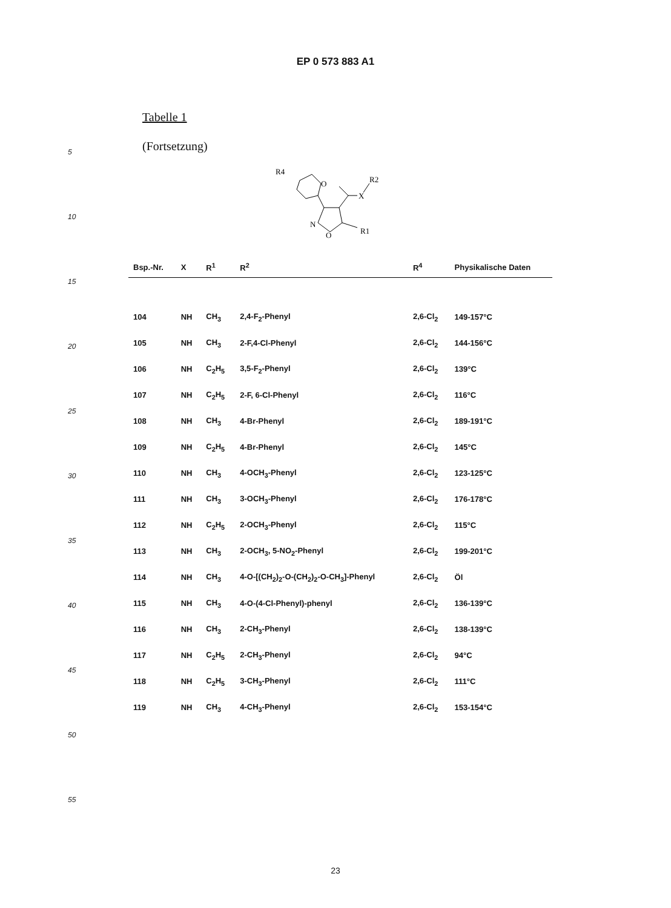EP 0 573 883 A1
5
10
15
20
25
30
35
40
45
50
55
Tabelle 1
(Fortsetzung)
R4
O
X
R2
N
O
R1
| Bsp.-Nr. | X | R<sup>1</sup> | R<sup>2</sup> | R<sup>4</sup> | Physikalische Daten |
| --- | --- | --- | --- | --- | --- |
| 104 | NH | CH<sub>3</sub> | 2,4-F<sub>2</sub>-Phenyl | 2,6-Cl<sub>2</sub> | 149-157°C |
| 105 | NH | CH<sub>3</sub> | 2-F,4-Cl-Phenyl | 2,6-Cl<sub>2</sub> | 144-156°C |
| 106 | NH | C<sub>2</sub>H<sub>5</sub> | 3,5-F<sub>2</sub>-Phenyl | 2,6-Cl<sub>2</sub> | 139°C |
| 107 | NH | C<sub>2</sub>H<sub>5</sub> | 2-F, 6-Cl-Phenyl | 2,6-Cl<sub>2</sub> | 116°C |
| 108 | NH | CH<sub>3</sub> | 4-Br-Phenyl | 2,6-Cl<sub>2</sub> | 189-191°C |
| 109 | NH | C<sub>2</sub>H<sub>5</sub> | 4-Br-Phenyl | 2,6-Cl<sub>2</sub> | 145°C |
| 110 | NH | CH<sub>3</sub> | 4-OCH<sub>3</sub>-Phenyl | 2,6-Cl<sub>2</sub> | 123-125°C |
| 111 | NH | CH<sub>3</sub> | 3-OCH<sub>3</sub>-Phenyl | 2,6-Cl<sub>2</sub> | 176-178°C |
| 112 | NH | C<sub>2</sub>H<sub>5</sub> | 2-OCH<sub>3</sub>-Phenyl | 2,6-Cl<sub>2</sub> | 115°C |
| 113 | NH | CH<sub>3</sub> | 2-OCH<sub>3</sub>, 5-NO<sub>2</sub>-Phenyl | 2,6-Cl<sub>2</sub> | 199-201°C |
| 114 | NH | CH<sub>3</sub> | 4-O-[(CH<sub>2</sub>)<sub>2</sub>-O-(CH<sub>2</sub>)<sub>2</sub>-O-CH<sub>3</sub>]-Phenyl | 2,6-Cl<sub>2</sub> | Öl |
| 115 | NH | CH<sub>3</sub> | 4-O-(4-Cl-Phenyl)-phenyl | 2,6-Cl<sub>2</sub> | 136-139°C |
| 116 | NH | CH<sub>3</sub> | 2-CH<sub>3</sub>-Phenyl | 2,6-Cl<sub>2</sub> | 138-139°C |
| 117 | NH | C<sub>2</sub>H<sub>5</sub> | 2-CH<sub>3</sub>-Phenyl | 2,6-Cl<sub>2</sub> | 94°C |
| 118 | NH | C<sub>2</sub>H<sub>5</sub> | 3-CH<sub>3</sub>-Phenyl | 2,6-Cl<sub>2</sub> | 111°C |
| 119 | NH | CH<sub>3</sub> | 4-CH<sub>3</sub>-Phenyl | 2,6-Cl<sub>2</sub> | 153-154°C |
23